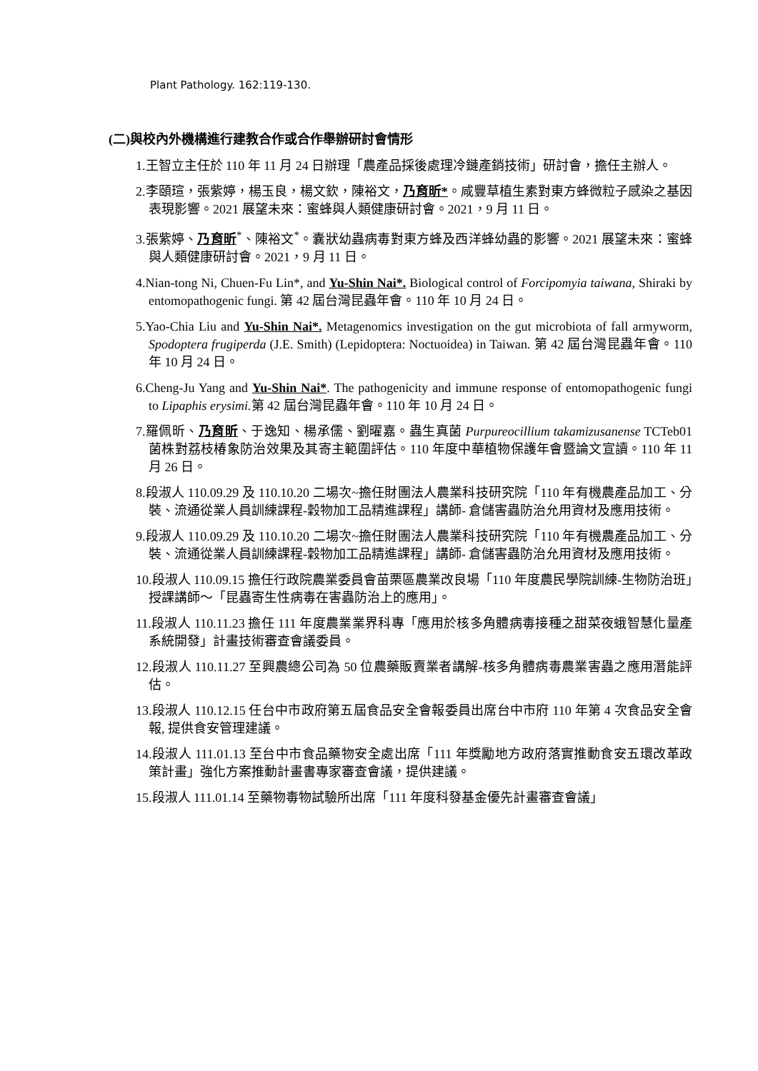Plant Pathology. 162:119-130.
(二)與校內外機構進行建教合作或合作舉辦研討會情形
1.王智立主任於 110 年 11 月 24 日辦理「農產品採後處理冷鏈產銷技術」研討會，擔任主辦人。
2.李頤瑄，張紫婷，楊玉良，楊文欽，陳裕文，乃育昕*。咸豐草植生素對東方蜂微粒子感染之基因表現影響。2021 展望未來：蜜蜂與人類健康研討會。2021，9 月 11 日。
3.張紫婷、乃育昕<sup>*</sup>、陳裕文<sup>*</sup>。囊狀幼蟲病毒對東方蜂及西洋蜂幼蟲的影響。2021 展望未來：蜜蜂與人類健康研討會。2021，9 月 11 日。
4.Nian-tong Ni, Chuen-Fu Lin*, and Yu-Shin Nai*. Biological control of Forcipomyia taiwana, Shiraki by entomopathogenic fungi. 第 42 屆台灣昆蟲年會。110 年 10 月 24 日。
5.Yao-Chia Liu and Yu-Shin Nai*. Metagenomics investigation on the gut microbiota of fall armyworm, Spodoptera frugiperda (J.E. Smith) (Lepidoptera: Noctuoidea) in Taiwan. 第 42 屆台灣昆蟲年會。110 年 10 月 24 日。
6.Cheng-Ju Yang and Yu-Shin Nai*. The pathogenicity and immune response of entomopathogenic fungi to Lipaphis erysimi. 第 42 屆台灣昆蟲年會。110 年 10 月 24 日。
7.羅佩昕、乃育昕、于逸知、楊承儒、劉曜嘉。蟲生真菌 Purpureocillium takamizusanense TCTeb01 菌株對荔枝椿象防治效果及其寄主範圍評估。110 年度中華植物保護年會暨論文宣讀。110 年 11 月 26 日。
8.段淑人 110.09.29 及 110.10.20 二場次~擔任財團法人農業科技研究院「110 年有機農產品加工、分裝、流通從業人員訓練課程-穀物加工品精進課程」講師- 倉儲害蟲防治允用資材及應用技術。
9.段淑人 110.09.29 及 110.10.20 二場次~擔任財團法人農業科技研究院「110 年有機農產品加工、分裝、流通從業人員訓練課程-穀物加工品精進課程」講師- 倉儲害蟲防治允用資材及應用技術。
10.段淑人 110.09.15 擔任行政院農業委員會苗栗區農業改良場「110 年度農民學院訓練-生物防治班」授課講師～「昆蟲寄生性病毒在害蟲防治上的應用」。
11.段淑人 110.11.23 擔任 111 年度農業業界科專「應用於核多角體病毒接種之甜菜夜蛾智慧化量產系統開發」計畫技術審查會議委員。
12.段淑人 110.11.27 至興農總公司為 50 位農藥販賣業者講解-核多角體病毒農業害蟲之應用潛能評估。
13.段淑人 110.12.15 任台中市政府第五屆食品安全會報委員出席台中市府 110 年第 4 次食品安全會報, 提供食安管理建議。
14.段淑人 111.01.13 至台中市食品藥物安全處出席「111 年獎勵地方政府落實推動食安五環改革政策計畫」強化方案推動計畫書專家審查會議，提供建議。
15.段淑人 111.01.14 至藥物毒物試驗所出席「111 年度科發基金優先計畫審查會議」